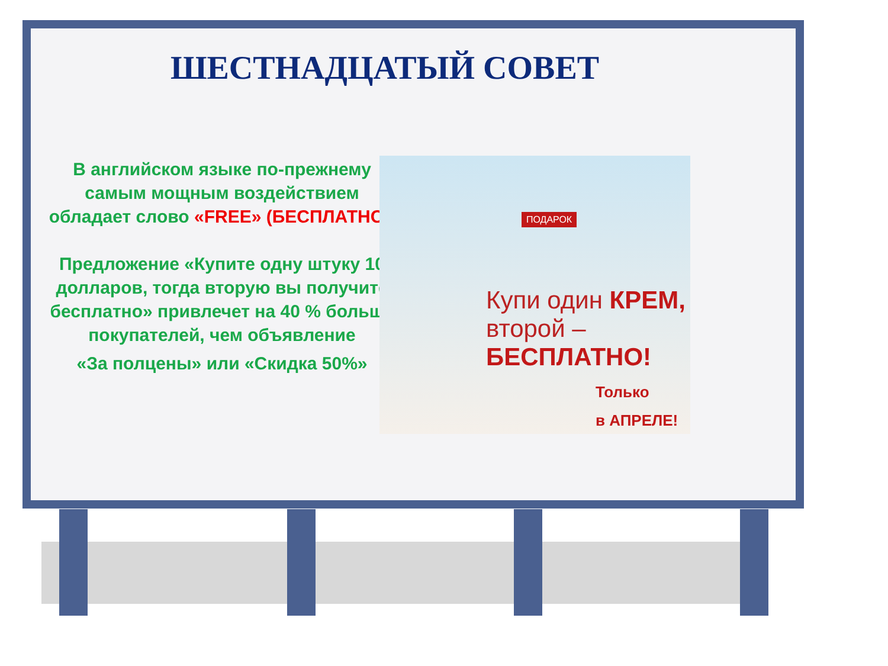ШЕСТНАДЦАТЫЙ СОВЕТ
В английском языке по-прежнему самым мощным воздействием обладает слово «FREE» (БЕСПЛАТНО).
Предложение «Купите одну штуку 10 долларов, тогда вторую вы получите бесплатно» привлечет на 40 % больше покупателей, чем объявление
«За полцены» или «Скидка 50%»
ПОДАРОК
Купи один КРЕМ,
второй –
БЕСПЛАТНО!
Только
в АПРЕЛЕ!